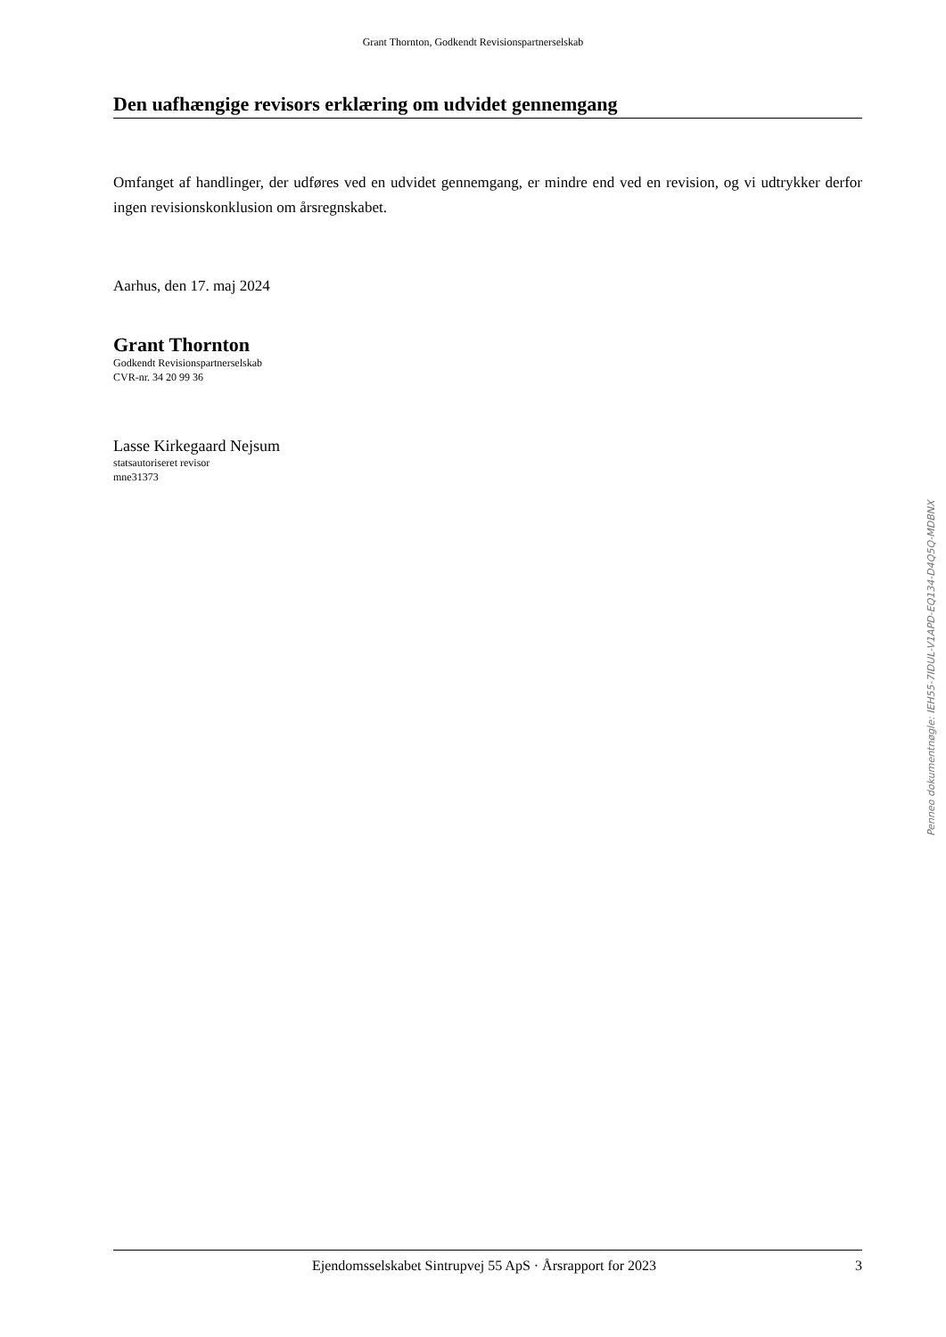Grant Thornton, Godkendt Revisionspartnerselskab
Den uafhængige revisors erklæring om udvidet gennemgang
Omfanget af handlinger, der udføres ved en udvidet gennemgang, er mindre end ved en revision, og vi udtrykker derfor ingen revisionskonklusion om årsregnskabet.
Aarhus, den 17. maj 2024
Grant Thornton
Godkendt Revisionspartnerselskab
CVR-nr. 34 20 99 36
Lasse Kirkegaard Nejsum
statsautoriseret revisor
mne31373
Penneo dokumentnøgle: IEH55-7IDUL-V1APD-EQ134-D4Q5Q-MDBNX
Ejendomsselskabet Sintrupvej 55 ApS · Årsrapport for 2023 3